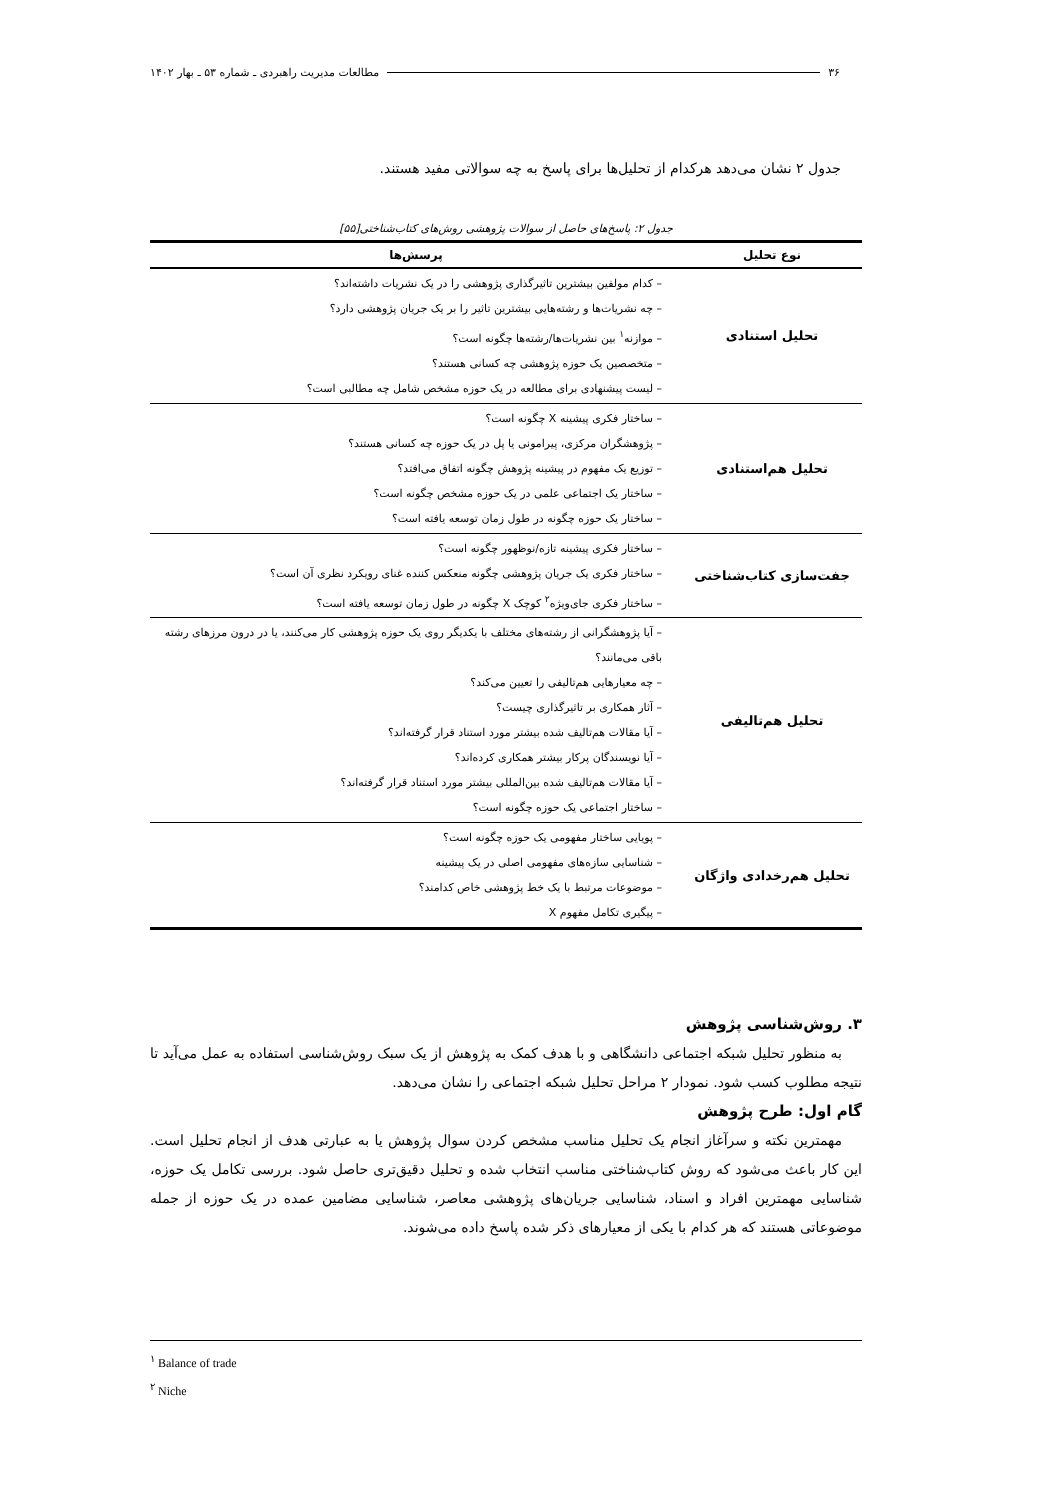۳۶ مطالعات مدیریت راهبردی ـ شماره ۵۳ ـ بهار ۱۴۰۲
جدول ۲ نشان می‌دهد هرکدام از تحلیل‌ها برای پاسخ به چه سوالاتی مفید هستند.
جدول ۲: پاسخ‌های حاصل از سوالات پژوهشی روش‌های کتاب‌شناختی[۵۵]
| نوع تحلیل | پرسش‌ها |
| --- | --- |
| تحلیل استنادی | – کدام مولفین بیشترین تاثیرگذاری پژوهشی را در یک نشریات داشته‌اند؟ – چه نشریات‌ها و رشته‌هایی بیشترین تاثیر را بر یک جریان پژوهشی دارد؟ – موازنه<sup>۱</sup> بین نشریات‌ها/رشته‌ها چگونه است؟ – متخصصین یک حوزه پژوهشی چه کسانی هستند؟ – لیست پیشنهادی برای مطالعه در یک حوزه مشخص شامل چه مطالبی است؟ |
| تحلیل هم‌استنادی | – ساختار فکری پیشینه X چگونه است؟ – پژوهشگران مرکزی، پیرامونی یا پل در یک حوزه چه کسانی هستند؟ – توزیع یک مفهوم در پیشینه پژوهش چگونه اتفاق می‌افتد؟ – ساختار یک اجتماعی علمی در یک حوزه مشخص چگونه است؟ – ساختار یک حوزه چگونه در طول زمان توسعه یافته است؟ |
| جفت‌سازی کتاب‌شناختی | – ساختار فکری پیشینه تازه/نوظهور چگونه است؟ – ساختار فکری یک جریان پژوهشی چگونه منعکس کننده غنای رویکرد نظری آن است؟ – ساختار فکری جای‌ویژه<sup>۲</sup> کوچک X چگونه در طول زمان توسعه یافته است؟ |
| تحلیل هم‌تالیفی | – آیا پژوهشگرانی از رشته‌های مختلف با یکدیگر روی یک حوزه پژوهشی کار می‌کنند، یا در درون مرزهای رشته باقی می‌مانند؟ – چه معیارهایی هم‌تالیفی را تعیین می‌کند؟ – آثار همکاری بر تاثیرگذاری چیست؟ – آیا مقالات هم‌تالیف شده بیشتر مورد استناد قرار گرفته‌اند؟ – آیا نویسندگان پرکار بیشتر همکاری کرده‌اند؟ – آیا مقالات هم‌تالیف شده بین‌المللی بیشتر مورد استناد قرار گرفته‌اند؟ – ساختار اجتماعی یک حوزه چگونه است؟ |
| تحلیل هم‌رخدادی واژگان | – پویایی ساختار مفهومی یک حوزه چگونه است؟ – شناسایی سازه‌های مفهومی اصلی در یک پیشینه – موضوعات مرتبط با یک خط پژوهشی خاص کدامند؟ – پیگیری تکامل مفهوم X |
۳. روش‌شناسی پژوهش
به منظور تحلیل شبکه اجتماعی دانشگاهی و با هدف کمک به پژوهش از یک سبک روش‌شناسی استفاده به عمل می‌آید تا نتیجه مطلوب کسب شود. نمودار ۲ مراحل تحلیل شبکه اجتماعی را نشان می‌دهد.
گام اول: طرح پژوهش
مهمترین نکته و سرآغاز انجام یک تحلیل مناسب مشخص کردن سوال پژوهش یا به عبارتی هدف از انجام تحلیل است. این کار باعث می‌شود که روش کتاب‌شناختی مناسب انتخاب شده و تحلیل دقیق‌تری حاصل شود. بررسی تکامل یک حوزه، شناسایی مهمترین افراد و اسناد، شناسایی جریان‌های پژوهشی معاصر، شناسایی مضامین عمده در یک حوزه از جمله موضوعاتی هستند که هر کدام با یکی از معیارهای ذکر شده پاسخ داده می‌شوند.
<sup>۱</sup> Balance of trade
<sup>۲</sup> Niche